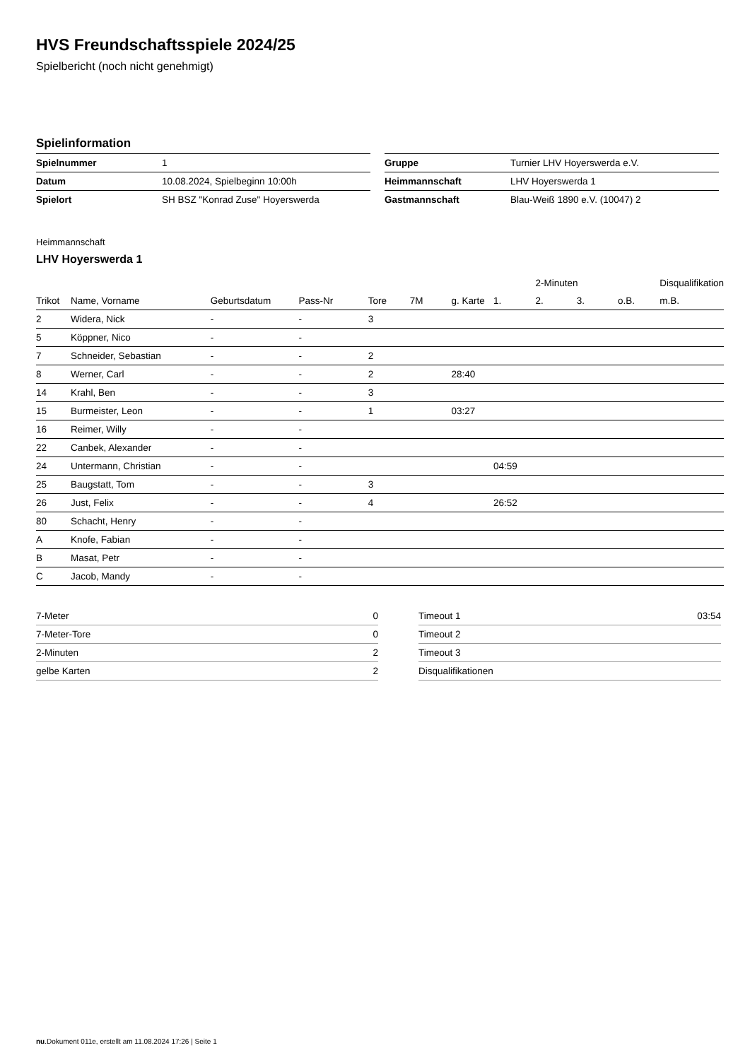HVS Freundschaftsspiele 2024/25
Spielbericht (noch nicht genehmigt)
Spielinformation
| Spielnummer | 1 |
| Datum | 10.08.2024, Spielbeginn 10:00h |
| Spielort | SH BSZ "Konrad Zuse" Hoyerswerda |
| Gruppe | Turnier LHV Hoyerswerda e.V. |
| Heimmannschaft | LHV Hoyerswerda 1 |
| Gastmannschaft | Blau-Weiß 1890 e.V. (10047) 2 |
Heimmannschaft
LHV Hoyerswerda 1
| | | | | | | | | 2-Minuten | | | Disqualifikation |
| --- | --- | --- | --- | --- | --- | --- | --- | --- | --- | --- | --- |
| Trikot | Name, Vorname | Geburtsdatum | Pass-Nr | Tore | 7M | g. Karte | 1. | 2. | 3. | o.B. | m.B. |
| 2 | Widera, Nick | - | - | 3 | | | | | | | |
| 5 | Köppner, Nico | - | - | | | | | | | | |
| 7 | Schneider, Sebastian | - | - | 2 | | | | | | | |
| 8 | Werner, Carl | - | - | 2 | | 28:40 | | | | | |
| 14 | Krahl, Ben | - | - | 3 | | | | | | | |
| 15 | Burmeister, Leon | - | - | 1 | | 03:27 | | | | | |
| 16 | Reimer, Willy | - | - | | | | | | | | |
| 22 | Canbek, Alexander | - | - | | | | | | | | |
| 24 | Untermann, Christian | - | - | | | | 04:59 | | | | |
| 25 | Baugstatt, Tom | - | - | 3 | | | | | | | |
| 26 | Just, Felix | - | - | 4 | | | 26:52 | | | | |
| 80 | Schacht, Henry | - | - | | | | | | | | |
| A | Knofe, Fabian | - | - | | | | | | | | |
| B | Masat, Petr | - | - | | | | | | | | |
| C | Jacob, Mandy | - | - | | | | | | | | |
| 7-Meter | 0 |
| 7-Meter-Tore | 0 |
| 2-Minuten | 2 |
| gelbe Karten | 2 |
| Timeout 1 | 03:54 |
| Timeout 2 | |
| Timeout 3 | |
| Disqualifikationen | |
nu.Dokument 011e, erstellt am 11.08.2024 17:26 | Seite 1